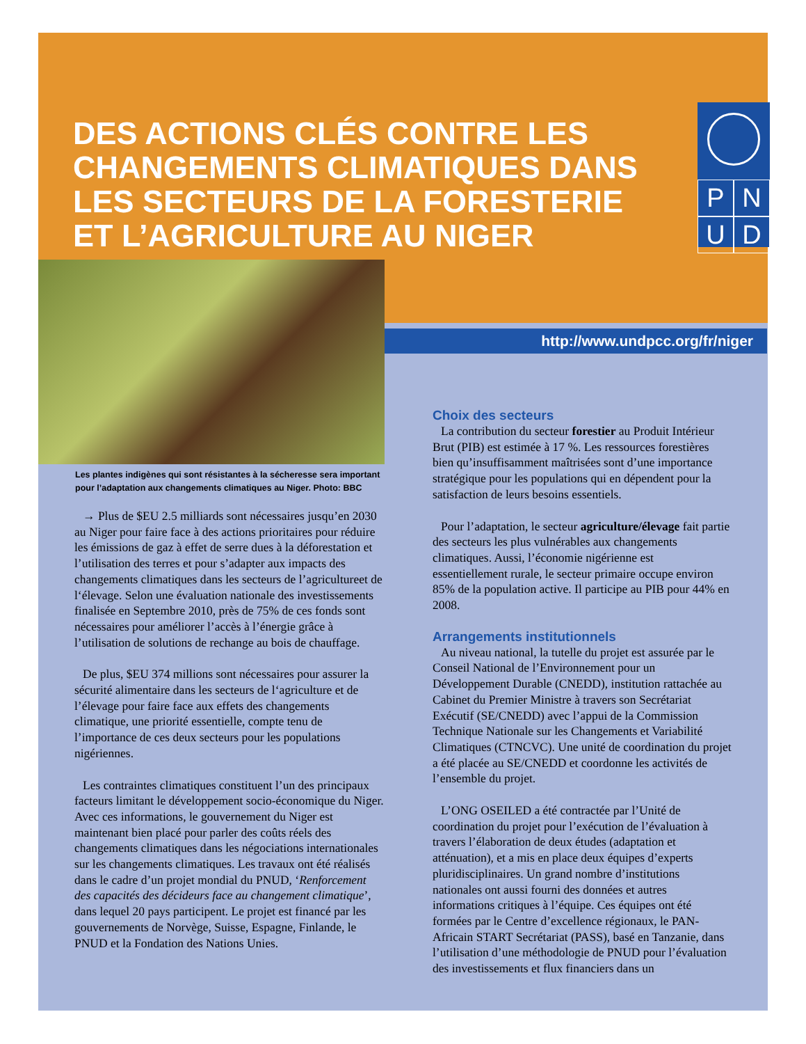DES ACTIONS CLÉS CONTRE LES CHANGEMENTS CLIMATIQUES DANS LES SECTEURS DE LA FORESTERIE ET L’AGRICULTURE AU NIGER
PNUD
http://www.undpcc.org/fr/niger
Les plantes indigènes qui sont résistantes à la sécheresse sera important pour l’adaptation aux changements climatiques au Niger. Photo: BBC
→ Plus de $EU 2.5 milliards sont nécessaires jusqu’en 2030 au Niger pour faire face à des actions prioritaires pour réduire les émissions de gaz à effet de serre dues à la déforestation et l’utilisation des terres et pour s’adapter aux impacts des changements climatiques dans les secteurs de l’agricultureet de l‘élevage. Selon une évaluation nationale des investissements finalisée en Septembre 2010, près de 75% de ces fonds sont nécessaires pour améliorer l’accès à l’énergie grâce à l’utilisation de solutions de rechange au bois de chauffage.
De plus, $EU 374 millions sont nécessaires pour assurer la sécurité alimentaire dans les secteurs de l‘agriculture et de l’élevage pour faire face aux effets des changements climatique, une priorité essentielle, compte tenu de l’importance de ces deux secteurs pour les populations nigériennes.
Les contraintes climatiques constituent l’un des principaux facteurs limitant le développement socio-économique du Niger. Avec ces informations, le gouvernement du Niger est maintenant bien placé pour parler des coûts réels des changements climatiques dans les négociations internationales sur les changements climatiques. Les travaux ont été réalisés dans le cadre d’un projet mondial du PNUD, ‘Renforcement des capacités des décideurs face au changement climatique’, dans lequel 20 pays participent. Le projet est financé par les gouvernements de Norvège, Suisse, Espagne, Finlande, le PNUD et la Fondation des Nations Unies.
Choix des secteurs
La contribution du secteur forestier au Produit Intérieur Brut (PIB) est estimée à 17 %. Les ressources forestières bien qu’insuffisamment maîtrisées sont d’une importance stratégique pour les populations qui en dépendent pour la satisfaction de leurs besoins essentiels.
Pour l’adaptation, le secteur agriculture/élevage fait partie des secteurs les plus vulnérables aux changements climatiques. Aussi, l’économie nigérienne est essentiellement rurale, le secteur primaire occupe environ 85% de la population active. Il participe au PIB pour 44% en 2008.
Arrangements institutionnels
Au niveau national, la tutelle du projet est assurée par le Conseil National de l’Environnement pour un Développement Durable (CNEDD), institution rattachée au Cabinet du Premier Ministre à travers son Secrétariat Exécutif (SE/CNEDD) avec l’appui de la Commission Technique Nationale sur les Changements et Variabilité Climatiques (CTNCVC). Une unité de coordination du projet a été placée au SE/CNEDD et coordonne les activités de l’ensemble du projet.
L’ONG OSEILED a été contractée par l’Unité de coordination du projet pour l’exécution de l’évaluation à travers l’élaboration de deux études (adaptation et atténuation), et a mis en place deux équipes d’experts pluridisciplinaires. Un grand nombre d’institutions nationales ont aussi fourni des données et autres informations critiques à l’équipe. Ces équipes ont été formées par le Centre d’excellence régionaux, le PAN-Africain START Secrétariat (PASS), basé en Tanzanie, dans l’utilisation d’une méthodologie de PNUD pour l’évaluation des investissements et flux financiers dans un